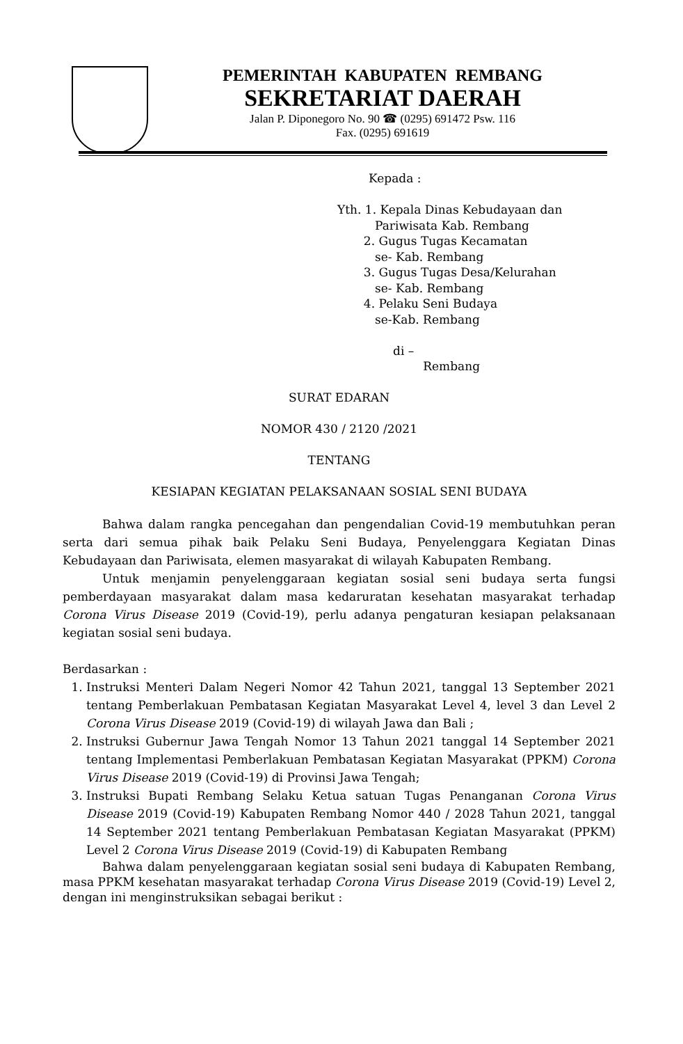PEMERINTAH KABUPATEN REMBANG
SEKRETARIAT DAERAH
Jalan P. Diponegoro No. 90 ☎ (0295) 691472 Psw. 116
Fax. (0295) 691619
Kepada :
Yth. 1. Kepala Dinas Kebudayaan dan
Pariwisata Kab. Rembang
2. Gugus Tugas Kecamatan
se- Kab. Rembang
3. Gugus Tugas Desa/Kelurahan
se- Kab. Rembang
4. Pelaku Seni Budaya
se-Kab. Rembang
di –
Rembang
SURAT EDARAN
NOMOR 430 / 2120 /2021
TENTANG
KESIAPAN KEGIATAN PELAKSANAAN SOSIAL SENI BUDAYA
Bahwa dalam rangka pencegahan dan pengendalian Covid-19 membutuhkan peran serta dari semua pihak baik Pelaku Seni Budaya, Penyelenggara Kegiatan Dinas Kebudayaan dan Pariwisata, elemen masyarakat di wilayah Kabupaten Rembang.
Untuk menjamin penyelenggaraan kegiatan sosial seni budaya serta fungsi pemberdayaan masyarakat dalam masa kedaruratan kesehatan masyarakat terhadap Corona Virus Disease 2019 (Covid-19), perlu adanya pengaturan kesiapan pelaksanaan kegiatan sosial seni budaya.
Berdasarkan :
1. Instruksi Menteri Dalam Negeri Nomor 42 Tahun 2021, tanggal 13 September 2021 tentang Pemberlakuan Pembatasan Kegiatan Masyarakat Level 4, level 3 dan Level 2 Corona Virus Disease 2019 (Covid-19) di wilayah Jawa dan Bali ;
2. Instruksi Gubernur Jawa Tengah Nomor 13 Tahun 2021 tanggal 14 September 2021 tentang Implementasi Pemberlakuan Pembatasan Kegiatan Masyarakat (PPKM) Corona Virus Disease 2019 (Covid-19) di Provinsi Jawa Tengah;
3. Instruksi Bupati Rembang Selaku Ketua satuan Tugas Penanganan Corona Virus Disease 2019 (Covid-19) Kabupaten Rembang Nomor 440 / 2028 Tahun 2021, tanggal 14 September 2021 tentang Pemberlakuan Pembatasan Kegiatan Masyarakat (PPKM) Level 2 Corona Virus Disease 2019 (Covid-19) di Kabupaten Rembang
Bahwa dalam penyelenggaraan kegiatan sosial seni budaya di Kabupaten Rembang, masa PPKM kesehatan masyarakat terhadap Corona Virus Disease 2019 (Covid-19) Level 2, dengan ini menginstruksikan sebagai berikut :